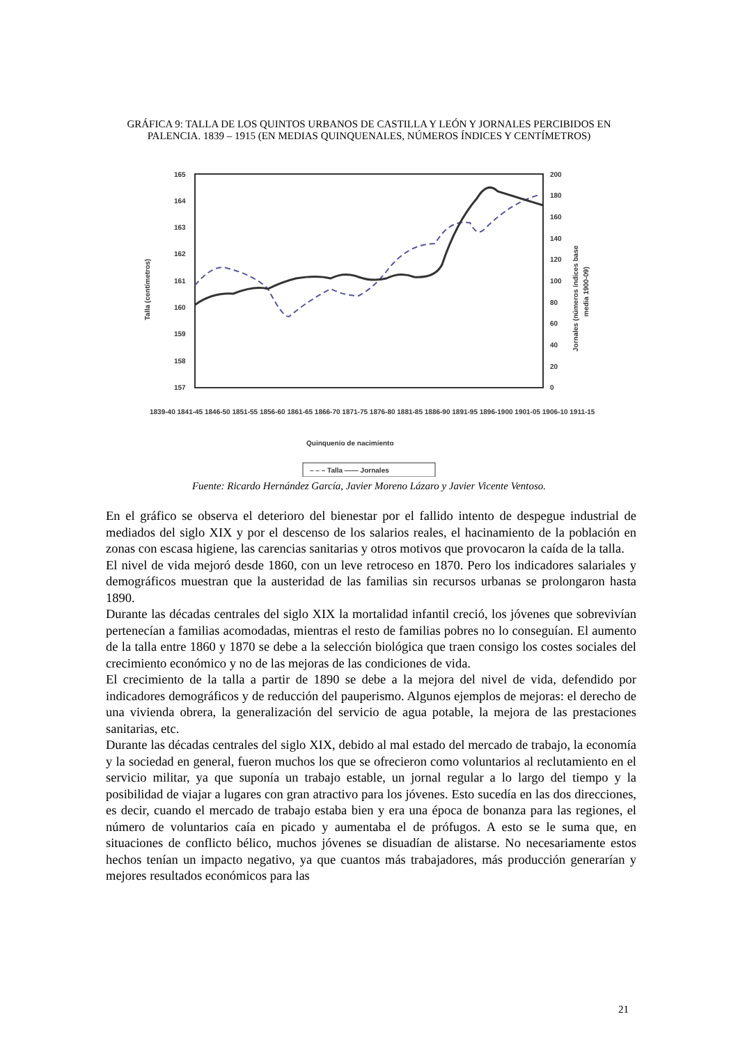GRÁFICA 9: TALLA DE LOS QUINTOS URBANOS DE CASTILLA Y LEÓN Y JORNALES PERCIBIDOS EN PALENCIA. 1839 – 1915 (EN MEDIAS QUINQUENALES, NÚMEROS ÍNDICES Y CENTÍMETROS)
165
164
163
162
161
160
159
158
157
200
180
160
140
120
100
80
60
40
20
0
Talla (centímetros)
Jornales (números índices base
media 1900-09)
1839-40 1841-45 1846-50 1851-55 1856-60 1861-65 1866-70 1871-75 1876-80 1881-85 1886-90 1891-95 1896-1900 1901-05 1906-10 1911-15
Quinquenio de nacimiento
– – – Talla —— Jornales
Fuente: Ricardo Hernández García, Javier Moreno Lázaro y Javier Vicente Ventoso.
En el gráfico se observa el deterioro del bienestar por el fallido intento de despegue industrial de mediados del siglo XIX y por el descenso de los salarios reales, el hacinamiento de la población en zonas con escasa higiene, las carencias sanitarias y otros motivos que provocaron la caída de la talla.
El nivel de vida mejoró desde 1860, con un leve retroceso en 1870. Pero los indicadores salariales y demográficos muestran que la austeridad de las familias sin recursos urbanas se prolongaron hasta 1890.
Durante las décadas centrales del siglo XIX la mortalidad infantil creció, los jóvenes que sobrevivían pertenecían a familias acomodadas, mientras el resto de familias pobres no lo conseguían. El aumento de la talla entre 1860 y 1870 se debe a la selección biológica que traen consigo los costes sociales del crecimiento económico y no de las mejoras de las condiciones de vida.
El crecimiento de la talla a partir de 1890 se debe a la mejora del nivel de vida, defendido por indicadores demográficos y de reducción del pauperismo. Algunos ejemplos de mejoras: el derecho de una vivienda obrera, la generalización del servicio de agua potable, la mejora de las prestaciones sanitarias, etc.
Durante las décadas centrales del siglo XIX, debido al mal estado del mercado de trabajo, la economía y la sociedad en general, fueron muchos los que se ofrecieron como voluntarios al reclutamiento en el servicio militar, ya que suponía un trabajo estable, un jornal regular a lo largo del tiempo y la posibilidad de viajar a lugares con gran atractivo para los jóvenes. Esto sucedía en las dos direcciones, es decir, cuando el mercado de trabajo estaba bien y era una época de bonanza para las regiones, el número de voluntarios caía en picado y aumentaba el de prófugos. A esto se le suma que, en situaciones de conflicto bélico, muchos jóvenes se disuadían de alistarse. No necesariamente estos hechos tenían un impacto negativo, ya que cuantos más trabajadores, más producción generarían y mejores resultados económicos para las
21